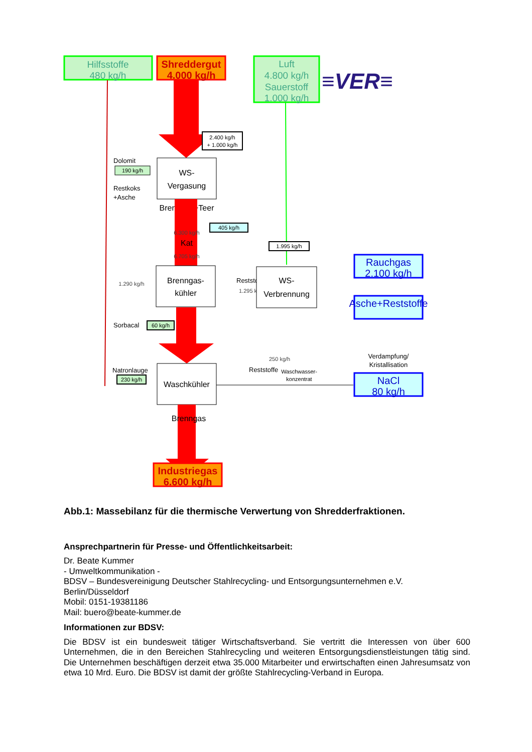Hilfsstoffe
480 kg/h
Shreddergut
4.000 kg/h
Luft
4.800 kg/h
Sauerstoff
1.000 kg/h
≡VER≡
2.400 kg/h
+ 1.000 kg/h
WS-
Vergasung
Dolomit
190 kg/h
Restkoks
+Asche
Brenngas+Teer
6.300 kg/h
Kat
6.705 kg/h
405 kg/h
1.995 kg/h
Brenngas-
kühler
1.290 kg/h
Reststoffe
1.295 kg/h
WS-
Verbrennung
Rauchgas
2.100 kg/h
Asche+Reststoffe
Sorbacal
60 kg/h
250 kg/h
Reststoffe
Waschwasser-
konzentrat
Verdampfung/
Kristallisation
NaCl
80 kg/h
Natronlauge
230 kg/h
Waschkühler
Brenngas
Industriegas
6.600 kg/h
Abb.1: Massebilanz für die thermische Verwertung von Shredderfraktionen.
Ansprechpartnerin für Presse- und Öffentlichkeitsarbeit:
Dr. Beate Kummer
- Umweltkommunikation -
BDSV – Bundesvereinigung Deutscher Stahlrecycling- und Entsorgungsunternehmen e.V.
Berlin/Düsseldorf
Mobil: 0151-19381186
Mail: buero@beate-kummer.de
Informationen zur BDSV:
Die BDSV ist ein bundesweit tätiger Wirtschaftsverband. Sie vertritt die Interessen von über 600 Unternehmen, die in den Bereichen Stahlrecycling und weiteren Entsorgungsdienstleistungen tätig sind. Die Unternehmen beschäftigen derzeit etwa 35.000 Mitarbeiter und erwirtschaften einen Jahresumsatz von etwa 10 Mrd. Euro. Die BDSV ist damit der größte Stahlrecycling-Verband in Europa.